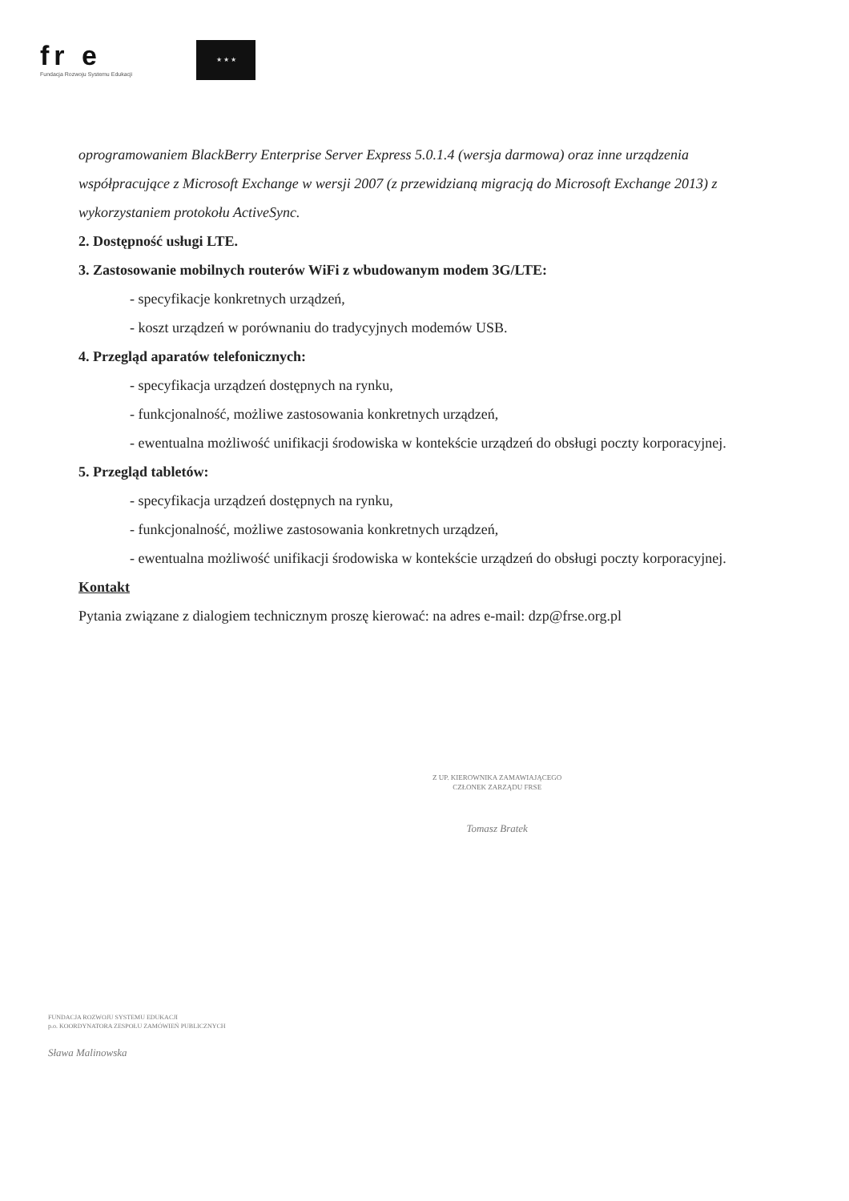fr e
Fundacja Rozwoju Systemu Edukacji
★ ★ ★
oprogramowaniem BlackBerry Enterprise Server Express 5.0.1.4 (wersja darmowa) oraz inne urządzenia współpracujące z Microsoft Exchange w wersji 2007 (z przewidzianą migracją do Microsoft Exchange 2013) z wykorzystaniem protokołu ActiveSync.
2. Dostępność usługi LTE.
3. Zastosowanie mobilnych routerów WiFi z wbudowanym modem 3G/LTE:
- specyfikacje konkretnych urządzeń,
- koszt urządzeń w porównaniu do tradycyjnych modemów USB.
4. Przegląd aparatów telefonicznych:
- specyfikacja urządzeń dostępnych na rynku,
- funkcjonalność, możliwe zastosowania konkretnych urządzeń,
- ewentualna możliwość unifikacji środowiska w kontekście urządzeń do obsługi poczty korporacyjnej.
5. Przegląd tabletów:
- specyfikacja urządzeń dostępnych na rynku,
- funkcjonalność, możliwe zastosowania konkretnych urządzeń,
- ewentualna możliwość unifikacji środowiska w kontekście urządzeń do obsługi poczty korporacyjnej.
Kontakt
Pytania związane z dialogiem technicznym proszę kierować: na adres e-mail: dzp@frse.org.pl
Z UP. KIEROWNIKA ZAMAWIAJĄCEGO
CZŁONEK ZARZĄDU FRSE
Tomasz Bratek
FUNDACJA ROZWOJU SYSTEMU EDUKACJI
p.o. KOORDYNATORA ZESPOŁU ZAMÓWIEŃ PUBLICZNYCH
Sława Malinowska